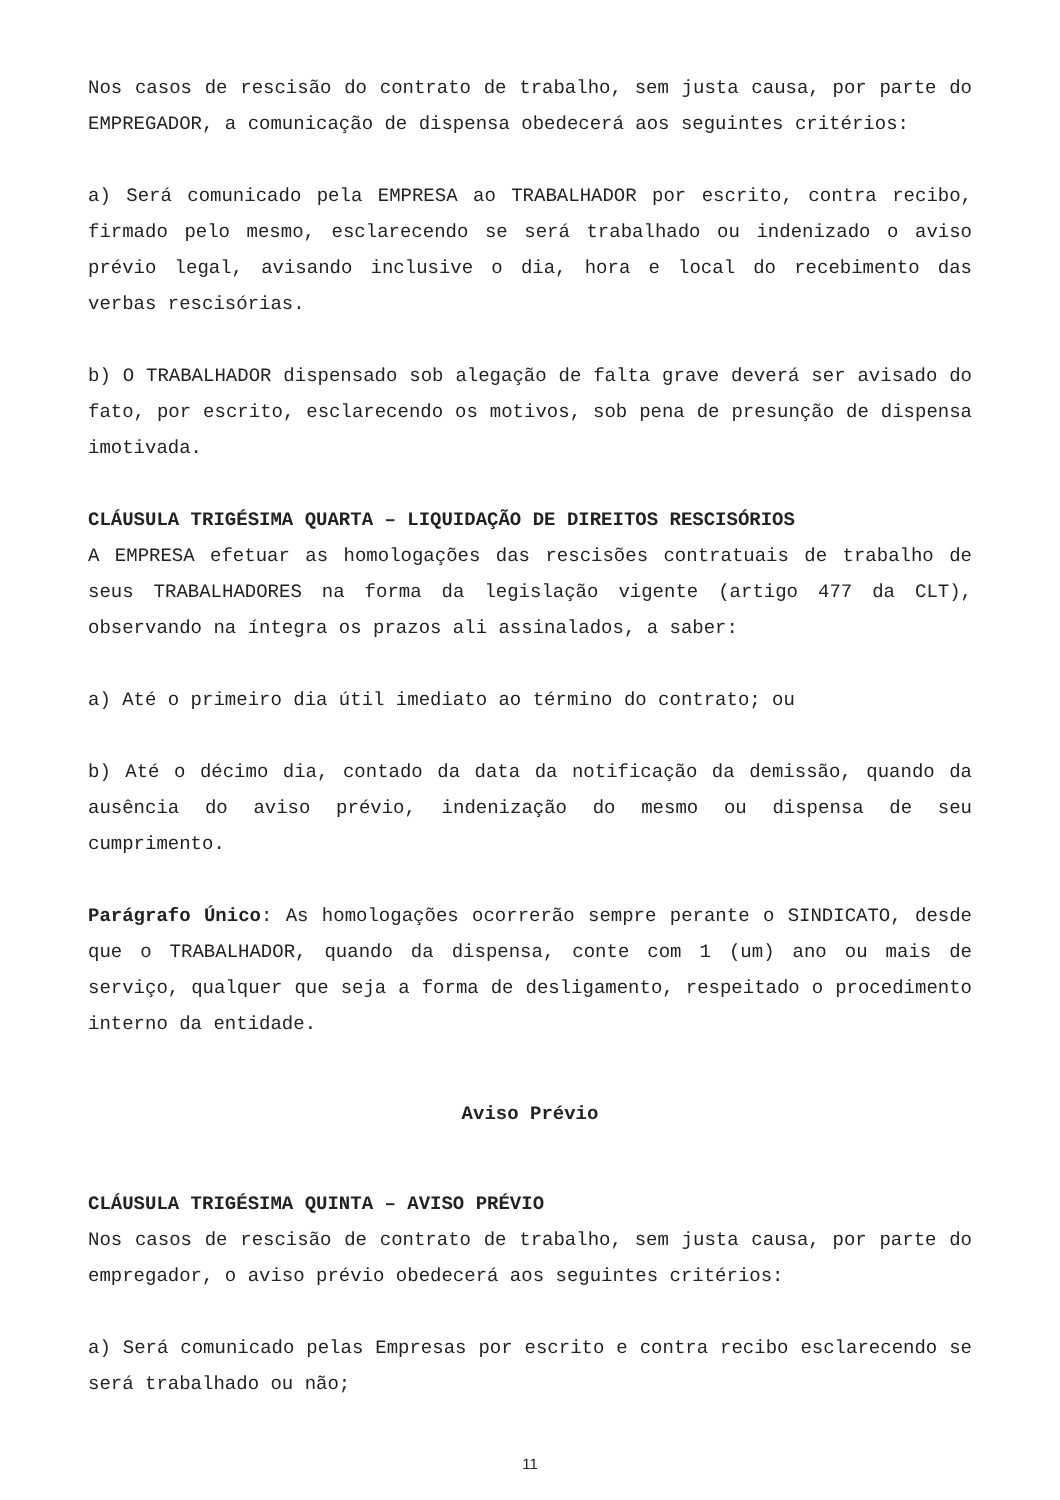Nos casos de rescisão do contrato de trabalho, sem justa causa, por parte do EMPREGADOR, a comunicação de dispensa obedecerá aos seguintes critérios:
a) Será comunicado pela EMPRESA ao TRABALHADOR por escrito, contra recibo, firmado pelo mesmo, esclarecendo se será trabalhado ou indenizado o aviso prévio legal, avisando inclusive o dia, hora e local do recebimento das verbas rescisórias.
b) O TRABALHADOR dispensado sob alegação de falta grave deverá ser avisado do fato, por escrito, esclarecendo os motivos, sob pena de presunção de dispensa imotivada.
CLÁUSULA TRIGÉSIMA QUARTA – LIQUIDAÇÃO DE DIREITOS RESCISÓRIOS
A EMPRESA efetuar as homologações das rescisões contratuais de trabalho de seus TRABALHADORES na forma da legislação vigente (artigo 477 da CLT), observando na íntegra os prazos ali assinalados, a saber:
a) Até o primeiro dia útil imediato ao término do contrato; ou
b) Até o décimo dia, contado da data da notificação da demissão, quando da ausência do aviso prévio, indenização do mesmo ou dispensa de seu cumprimento.
Parágrafo Único: As homologações ocorrerão sempre perante o SINDICATO, desde que o TRABALHADOR, quando da dispensa, conte com 1 (um) ano ou mais de serviço, qualquer que seja a forma de desligamento, respeitado o procedimento interno da entidade.
Aviso Prévio
CLÁUSULA TRIGÉSIMA QUINTA – AVISO PRÉVIO
Nos casos de rescisão de contrato de trabalho, sem justa causa, por parte do empregador, o aviso prévio obedecerá aos seguintes critérios:
a) Será comunicado pelas Empresas por escrito e contra recibo esclarecendo se será trabalhado ou não;
11